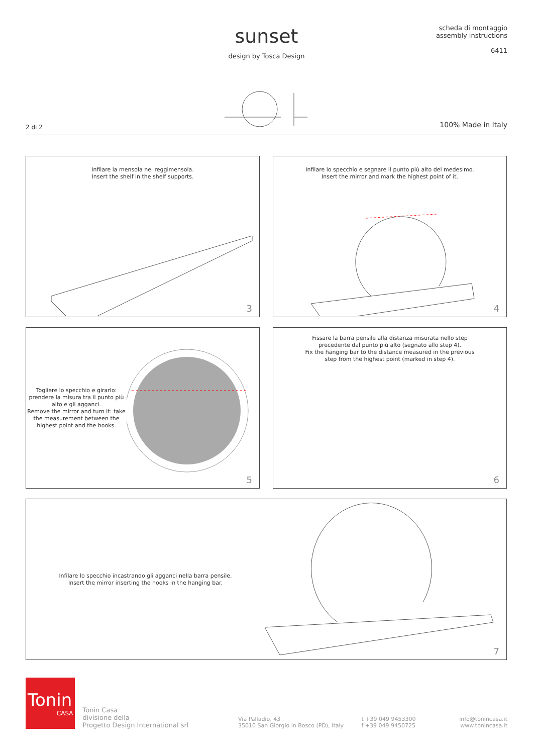sunset
design by Tosca Design
scheda di montaggio
assembly instructions
6411
2 di 2 100% Made in Italy
Infilare la mensola nei reggimensola.
Insert the shelf in the shelf supports.
3
Infilare lo specchio e segnare il punto più alto del medesimo.
Insert the mirror and mark the highest point of it.
4
Togliere lo specchio e girarlo: prendere la misura tra il punto più alto e gli agganci.
Remove the mirror and turn it: take the measurement between the highest point and the hooks.
5
Fissare la barra pensile alla distanza misurata nello step
precedente dal punto più alto (segnato allo step 4).
Fix the hanging bar to the distance measured in the previous
step from the highest point (marked in step 4).
6
Infilare lo specchio incastrando gli agganci nella barra pensile.
Insert the mirror inserting the hooks in the hanging bar.
7
Tonin
CASA
Tonin Casa
divisione della
Progetto Design International srl
Via Palladio, 43
35010 San Giorgio in Bosco (PD), Italy
t +39 049 9453300
f +39 049 9450725
info@tonincasa.it
www.tonincasa.it